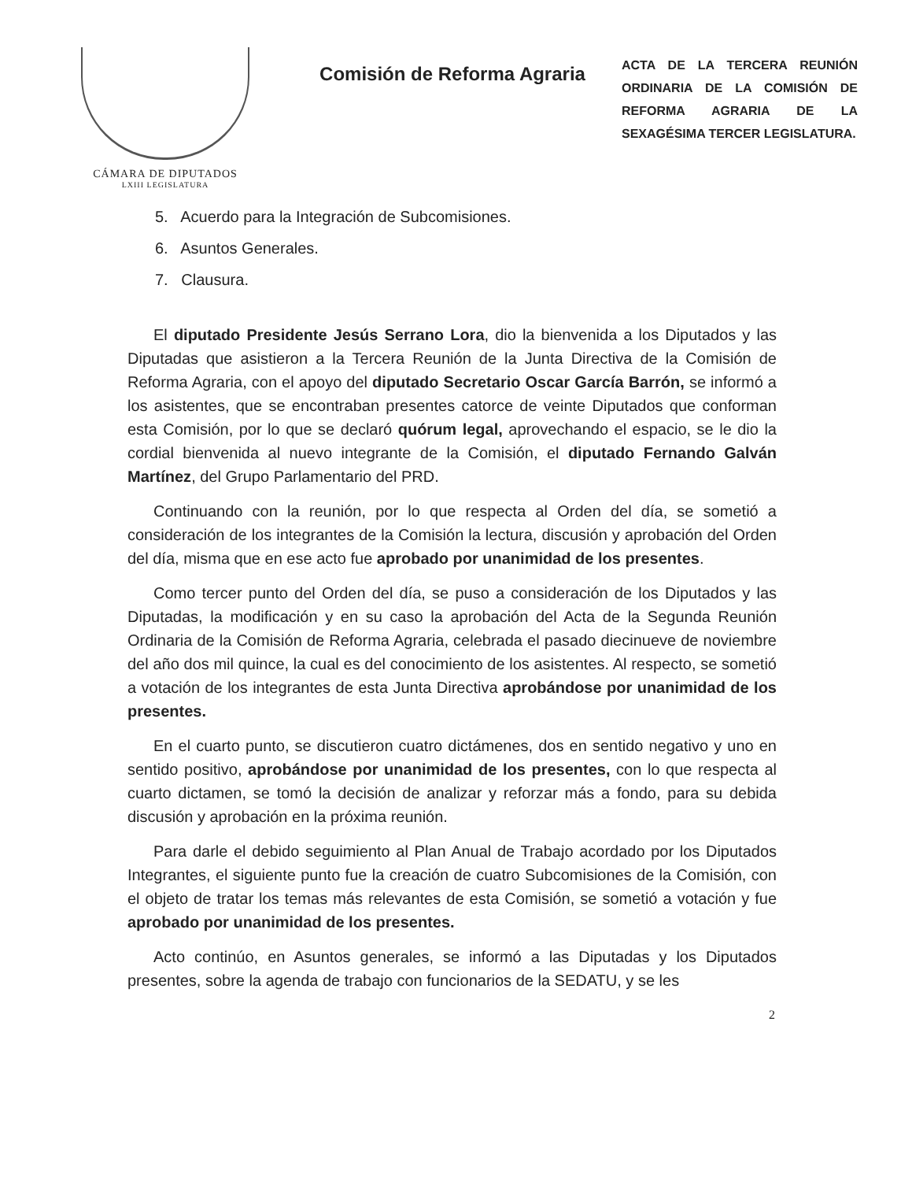CÁMARA DE DIPUTADOS
LXIII LEGISLATURA
Comisión de Reforma Agraria
ACTA DE LA TERCERA REUNIÓN ORDINARIA DE LA COMISIÓN DE REFORMA AGRARIA DE LA SEXAGÉSIMA TERCER LEGISLATURA.
5. Acuerdo para la Integración de Subcomisiones.
6. Asuntos Generales.
7. Clausura.
El diputado Presidente Jesús Serrano Lora, dio la bienvenida a los Diputados y las Diputadas que asistieron a la Tercera Reunión de la Junta Directiva de la Comisión de Reforma Agraria, con el apoyo del diputado Secretario Oscar García Barrón, se informó a los asistentes, que se encontraban presentes catorce de veinte Diputados que conforman esta Comisión, por lo que se declaró quórum legal, aprovechando el espacio, se le dio la cordial bienvenida al nuevo integrante de la Comisión, el diputado Fernando Galván Martínez, del Grupo Parlamentario del PRD.
Continuando con la reunión, por lo que respecta al Orden del día, se sometió a consideración de los integrantes de la Comisión la lectura, discusión y aprobación del Orden del día, misma que en ese acto fue aprobado por unanimidad de los presentes.
Como tercer punto del Orden del día, se puso a consideración de los Diputados y las Diputadas, la modificación y en su caso la aprobación del Acta de la Segunda Reunión Ordinaria de la Comisión de Reforma Agraria, celebrada el pasado diecinueve de noviembre del año dos mil quince, la cual es del conocimiento de los asistentes. Al respecto, se sometió a votación de los integrantes de esta Junta Directiva aprobándose por unanimidad de los presentes.
En el cuarto punto, se discutieron cuatro dictámenes, dos en sentido negativo y uno en sentido positivo, aprobándose por unanimidad de los presentes, con lo que respecta al cuarto dictamen, se tomó la decisión de analizar y reforzar más a fondo, para su debida discusión y aprobación en la próxima reunión.
Para darle el debido seguimiento al Plan Anual de Trabajo acordado por los Diputados Integrantes, el siguiente punto fue la creación de cuatro Subcomisiones de la Comisión, con el objeto de tratar los temas más relevantes de esta Comisión, se sometió a votación y fue aprobado por unanimidad de los presentes.
Acto continúo, en Asuntos generales, se informó a las Diputadas y los Diputados presentes, sobre la agenda de trabajo con funcionarios de la SEDATU, y se les
2